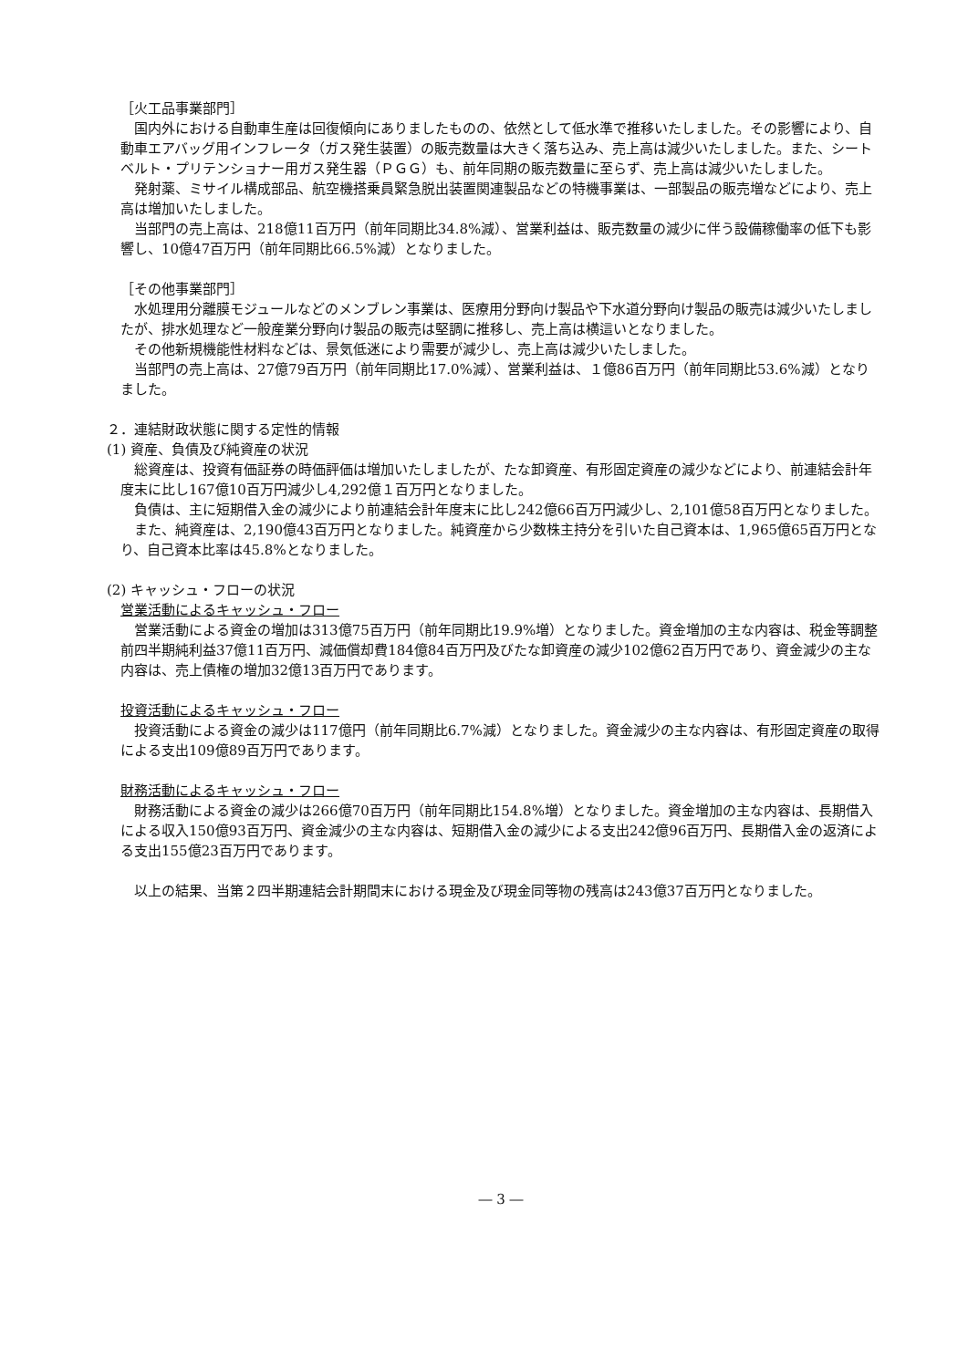［火工品事業部門］
国内外における自動車生産は回復傾向にありましたものの、依然として低水準で推移いたしました。その影響により、自動車エアバッグ用インフレータ（ガス発生装置）の販売数量は大きく落ち込み、売上高は減少いたしました。また、シートベルト・プリテンショナー用ガス発生器（ＰＧＧ）も、前年同期の販売数量に至らず、売上高は減少いたしました。
発射薬、ミサイル構成部品、航空機搭乗員緊急脱出装置関連製品などの特機事業は、一部製品の販売増などにより、売上高は増加いたしました。
当部門の売上高は、218億11百万円（前年同期比34.8%減）、営業利益は、販売数量の減少に伴う設備稼働率の低下も影響し、10億47百万円（前年同期比66.5%減）となりました。
［その他事業部門］
水処理用分離膜モジュールなどのメンブレン事業は、医療用分野向け製品や下水道分野向け製品の販売は減少いたしましたが、排水処理など一般産業分野向け製品の販売は堅調に推移し、売上高は横這いとなりました。
その他新規機能性材料などは、景気低迷により需要が減少し、売上高は減少いたしました。
当部門の売上高は、27億79百万円（前年同期比17.0%減）、営業利益は、１億86百万円（前年同期比53.6%減）となりました。
２．連結財政状態に関する定性的情報
(1) 資産、負債及び純資産の状況
総資産は、投資有価証券の時価評価は増加いたしましたが、たな卸資産、有形固定資産の減少などにより、前連結会計年度末に比し167億10百万円減少し4,292億１百万円となりました。
負債は、主に短期借入金の減少により前連結会計年度末に比し242億66百万円減少し、2,101億58百万円となりました。
また、純資産は、2,190億43百万円となりました。純資産から少数株主持分を引いた自己資本は、1,965億65百万円となり、自己資本比率は45.8%となりました。
(2) キャッシュ・フローの状況
営業活動によるキャッシュ・フロー
営業活動による資金の増加は313億75百万円（前年同期比19.9%増）となりました。資金増加の主な内容は、税金等調整前四半期純利益37億11百万円、減価償却費184億84百万円及びたな卸資産の減少102億62百万円であり、資金減少の主な内容は、売上債権の増加32億13百万円であります。
投資活動によるキャッシュ・フロー
投資活動による資金の減少は117億円（前年同期比6.7%減）となりました。資金減少の主な内容は、有形固定資産の取得による支出109億89百万円であります。
財務活動によるキャッシュ・フロー
財務活動による資金の減少は266億70百万円（前年同期比154.8%増）となりました。資金増加の主な内容は、長期借入による収入150億93百万円、資金減少の主な内容は、短期借入金の減少による支出242億96百万円、長期借入金の返済による支出155億23百万円であります。
以上の結果、当第２四半期連結会計期間末における現金及び現金同等物の残高は243億37百万円となりました。
― 3 ―